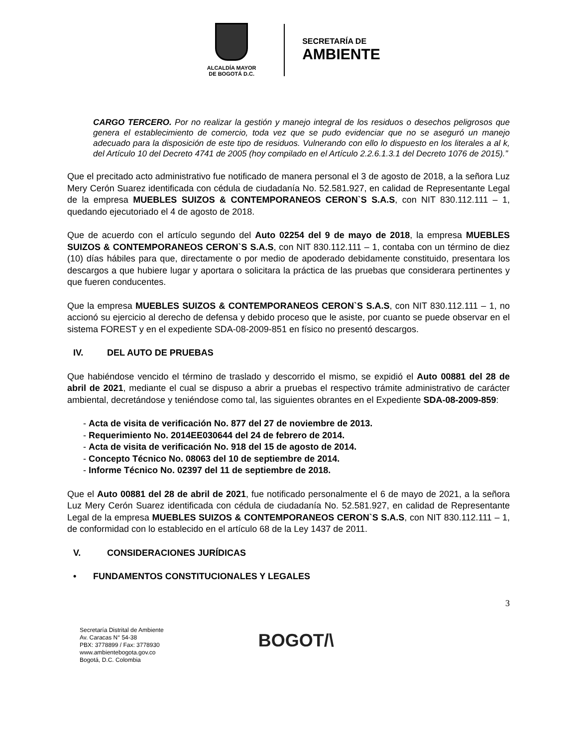ALCALDÍA MAYOR
DE BOGOTÁ D.C.
SECRETARÍA DE
AMBIENTE
CARGO TERCERO. Por no realizar la gestión y manejo integral de los residuos o desechos peligrosos que genera el establecimiento de comercio, toda vez que se pudo evidenciar que no se aseguró un manejo adecuado para la disposición de este tipo de residuos. Vulnerando con ello lo dispuesto en los literales a al k, del Artículo 10 del Decreto 4741 de 2005 (hoy compilado en el Artículo 2.2.6.1.3.1 del Decreto 1076 de 2015).”
Que el precitado acto administrativo fue notificado de manera personal el 3 de agosto de 2018, a la señora Luz Mery Cerón Suarez identificada con cédula de ciudadanía No. 52.581.927, en calidad de Representante Legal de la empresa MUEBLES SUIZOS & CONTEMPORANEOS CERON`S S.A.S, con NIT 830.112.111 – 1, quedando ejecutoriado el 4 de agosto de 2018.
Que de acuerdo con el artículo segundo del Auto 02254 del 9 de mayo de 2018, la empresa MUEBLES SUIZOS & CONTEMPORANEOS CERON`S S.A.S, con NIT 830.112.111 – 1, contaba con un término de diez (10) días hábiles para que, directamente o por medio de apoderado debidamente constituido, presentara los descargos a que hubiere lugar y aportara o solicitara la práctica de las pruebas que considerara pertinentes y que fueren conducentes.
Que la empresa MUEBLES SUIZOS & CONTEMPORANEOS CERON`S S.A.S, con NIT 830.112.111 – 1, no accionó su ejercicio al derecho de defensa y debido proceso que le asiste, por cuanto se puede observar en el sistema FOREST y en el expediente SDA-08-2009-851 en físico no presentó descargos.
IV. DEL AUTO DE PRUEBAS
Que habiéndose vencido el término de traslado y descorrido el mismo, se expidió el Auto 00881 del 28 de abril de 2021, mediante el cual se dispuso a abrir a pruebas el respectivo trámite administrativo de carácter ambiental, decretándose y teniéndose como tal, las siguientes obrantes en el Expediente SDA-08-2009-859:
- Acta de visita de verificación No. 877 del 27 de noviembre de 2013.
- Requerimiento No. 2014EE030644 del 24 de febrero de 2014.
- Acta de visita de verificación No. 918 del 15 de agosto de 2014.
- Concepto Técnico No. 08063 del 10 de septiembre de 2014.
- Informe Técnico No. 02397 del 11 de septiembre de 2018.
Que el Auto 00881 del 28 de abril de 2021, fue notificado personalmente el 6 de mayo de 2021, a la señora Luz Mery Cerón Suarez identificada con cédula de ciudadanía No. 52.581.927, en calidad de Representante Legal de la empresa MUEBLES SUIZOS & CONTEMPORANEOS CERON`S S.A.S, con NIT 830.112.111 – 1, de conformidad con lo establecido en el artículo 68 de la Ley 1437 de 2011.
V. CONSIDERACIONES JURÍDICAS
• FUNDAMENTOS CONSTITUCIONALES Y LEGALES
3
Secretaría Distrital de Ambiente
Av. Caracas N° 54-38
PBX: 3778899 / Fax: 3778930
www.ambientebogota.gov.co
Bogotá, D.C. Colombia
BOGOT/\